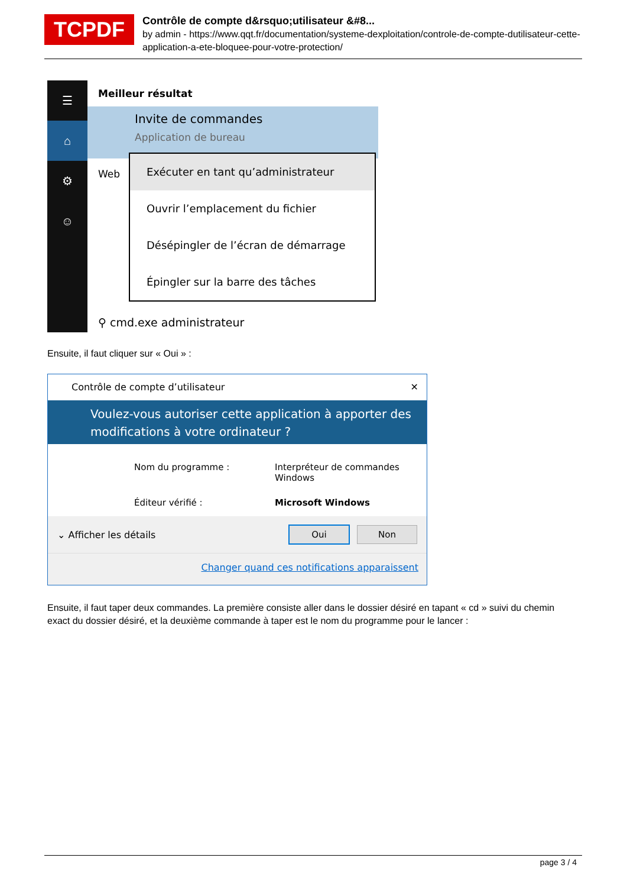TCPDF
Contrôle de compte d&rsquo;utilisateur &#8...
by admin - https://www.qqt.fr/documentation/systeme-dexploitation/controle-de-compte-dutilisateur-cette-application-a-ete-bloquee-pour-votre-protection/
☰
⌂
⚙
☺
Meilleur résultat
Invite de commandes
Application de bureau
Web
⚲ cmd.exe administrateur
Exécuter en tant qu’administrateur
Ouvrir l’emplacement du fichier
Désépingler de l’écran de démarrage
Épingler sur la barre des tâches
Ensuite, il faut cliquer sur « Oui » :
Contrôle de compte d’utilisateur ✕
Voulez-vous autoriser cette application à apporter des modifications à votre ordinateur ?
Nom du programme : Interpréteur de commandes Windows Éditeur vérifié : Microsoft Windows
⌄ Afficher les détails Oui Non
Changer quand ces notifications apparaissent
Ensuite, il faut taper deux commandes. La première consiste aller dans le dossier désiré en tapant « cd » suivi du chemin exact du dossier désiré, et la deuxième commande à taper est le nom du programme pour le lancer :
page 3 / 4